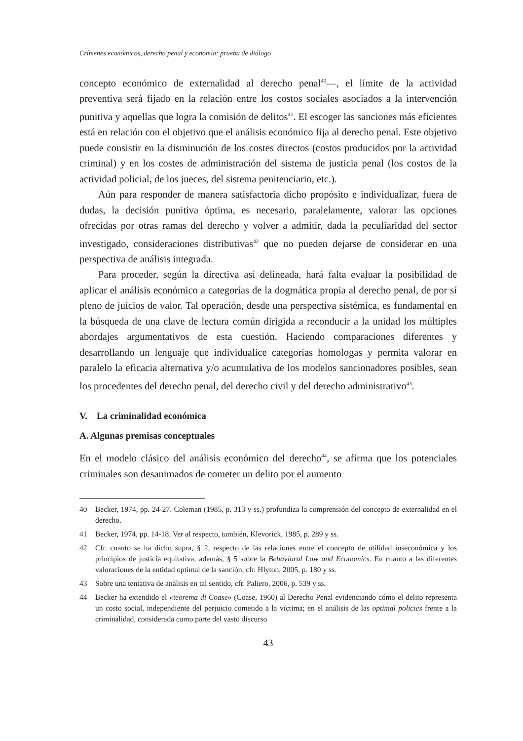Crímenes económicos, derecho penal y economía: prueba de diálogo
concepto económico de externalidad al derecho penal<sup>40</sup>—, el límite de la actividad preventiva será fijado en la relación entre los costos sociales asociados a la intervención punitiva y aquellas que logra la comisión de delitos<sup>41</sup>. El escoger las sanciones más eficientes está en relación con el objetivo que el análisis económico fija al derecho penal. Este objetivo puede consistir en la disminución de los costes directos (costos producidos por la actividad criminal) y en los costes de administración del sistema de justicia penal (los costos de la actividad policial, de los jueces, del sistema penitenciario, etc.).
Aún para responder de manera satisfactoria dicho propósito e individualizar, fuera de dudas, la decisión punitiva óptima, es necesario, paralelamente, valorar las opciones ofrecidas por otras ramas del derecho y volver a admitir, dada la peculiaridad del sector investigado, consideraciones distributivas<sup>42</sup> que no pueden dejarse de considerar en una perspectiva de análisis integrada.
Para proceder, según la directiva así delineada, hará falta evaluar la posibilidad de aplicar el análisis económico a categorías de la dogmática propia al derecho penal, de por sí pleno de juicios de valor. Tal operación, desde una perspectiva sistémica, es fundamental en la búsqueda de una clave de lectura común dirigida a reconducir a la unidad los múltiples abordajes argumentativos de esta cuestión. Haciendo comparaciones diferentes y desarrollando un lenguaje que individualice categorías homologas y permita valorar en paralelo la eficacia alternativa y/o acumulativa de los modelos sancionadores posibles, sean los procedentes del derecho penal, del derecho civil y del derecho administrativo<sup>43</sup>.
V. La criminalidad económica
A. Algunas premisas conceptuales
En el modelo clásico del análisis económico del derecho<sup>44</sup>, se afirma que los potenciales criminales son desanimados de cometer un delito por el aumento
40 Becker, 1974, pp. 24-27. Coleman (1985, p. 313 y ss.) profundiza la comprensión del concepto de externalidad en el derecho.
41 Becker, 1974, pp. 14-18. Ver al respecto, también, Klevorick, 1985, p. 289 y ss.
42 Cfr. cuanto se ha dicho supra, § 2, respecto de las relaciones entre el concepto de utilidad iuseconómica y los principios de justicia equitativa; además, § 5 sobre la Behavioral Law and Economics. En cuanto a las diferentes valoraciones de la entidad optimal de la sanción, cfr. Hlyton, 2005, p. 180 y ss.
43 Sobre una tentativa de análisis en tal sentido, cfr. Paliero, 2006, p. 539 y ss.
44 Becker ha extendido el «teorema di Coase» (Coase, 1960) al Derecho Penal evidenciando cómo el delito representa un costo social, independiente del perjuicio cometido a la víctima; en el análisis de las optimal policies frente a la criminalidad, considerada como parte del vasto discurso
43